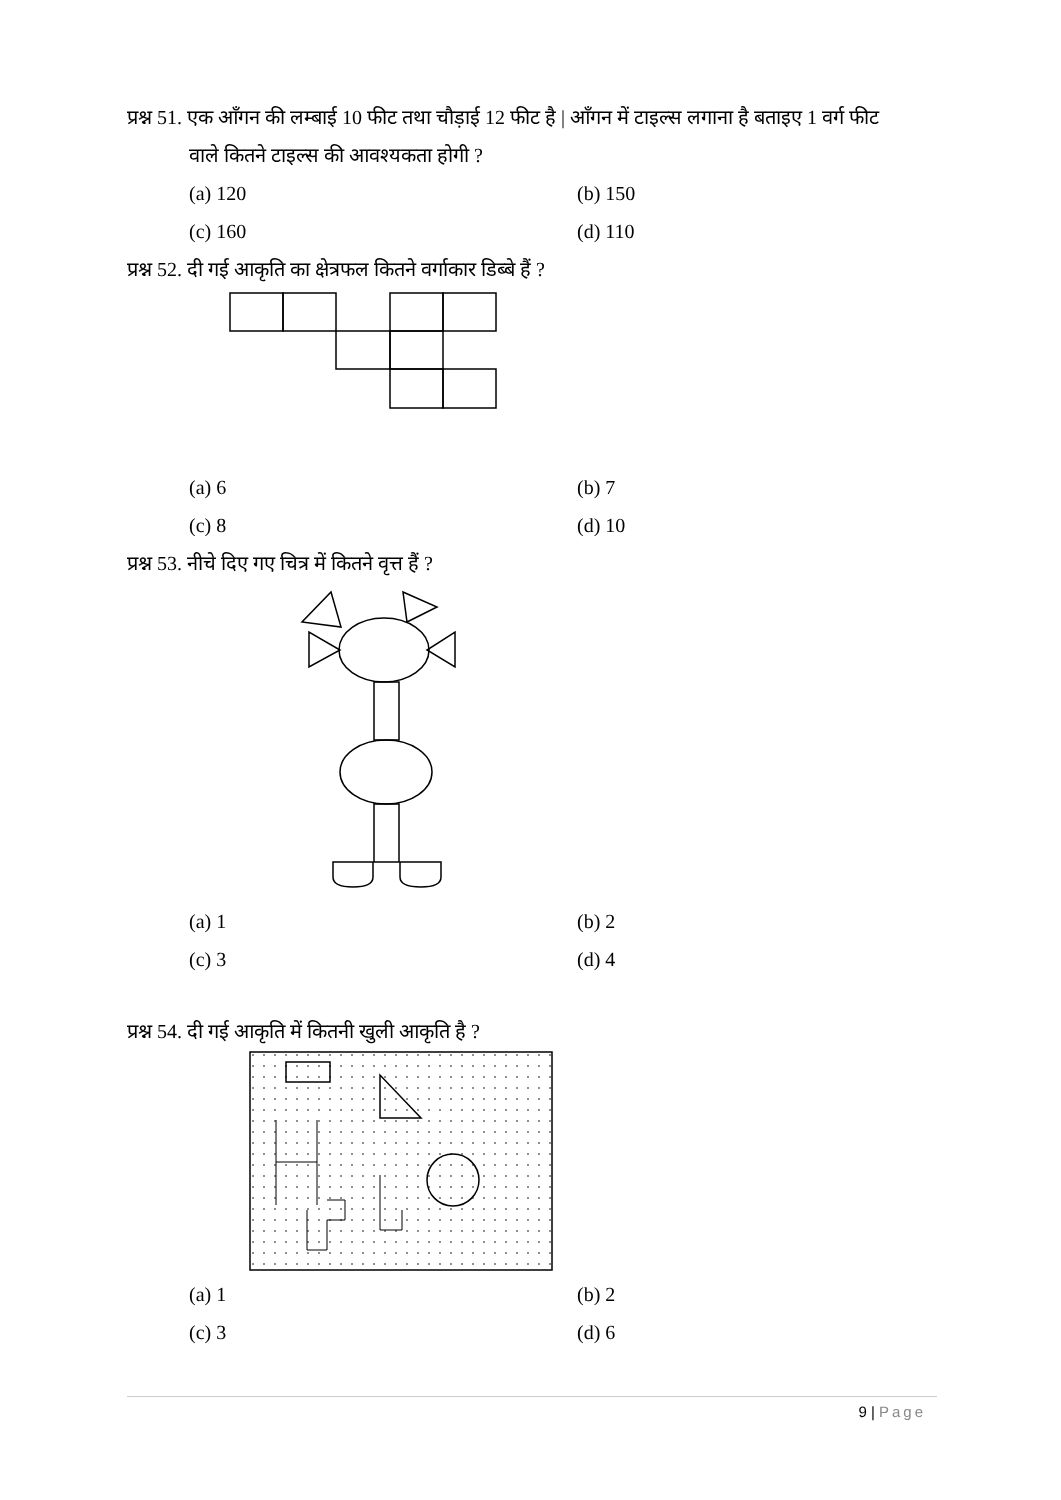प्रश्न 51. एक आँगन की लम्बाई 10 फीट तथा चौड़ाई 12 फीट है | आँगन में टाइल्स लगाना है बताइए 1 वर्ग फीट
वाले कितने टाइल्स की आवश्यकता होगी ?
(a) 120 (b) 150 (c) 160 (d) 110
प्रश्न 52. दी गई आकृति का क्षेत्रफल कितने वर्गाकार डिब्बे हैं ?
(a) 6 (b) 7 (c) 8 (d) 10
प्रश्न 53. नीचे दिए गए चित्र में कितने वृत्त हैं ?
(a) 1 (b) 2 (c) 3 (d) 4
प्रश्न 54. दी गई आकृति में कितनी खुली आकृति है ?
(a) 1 (b) 2 (c) 3 (d) 6
9 | Page